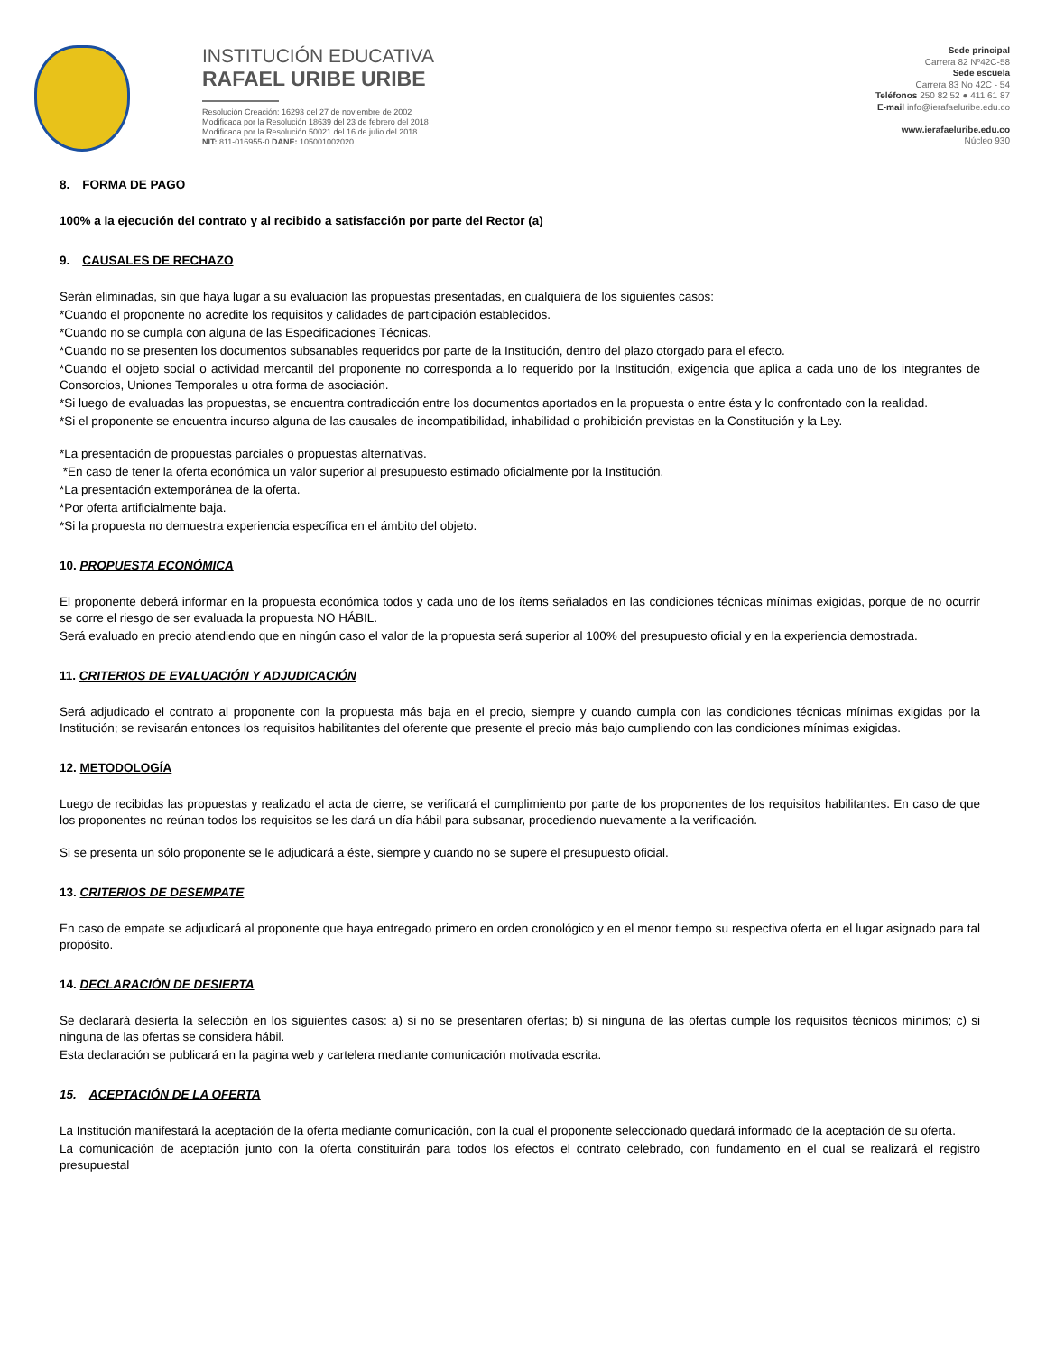INSTITUCIÓN EDUCATIVA
RAFAEL URIBE URIBE
Resolución Creación: 16293 del 27 de noviembre de 2002
Modificada por la Resolución 18639 del 23 de febrero del 2018
Modificada por la Resolución 50021 del 16 de julio del 2018
NIT: 811-016955-0 DANE: 105001002020
Sede principal
Carrera 82 Nº42C-58
Sede escuela
Carrera 83 No 42C - 54
Teléfonos 250 82 52 ● 411 61 87
E-mail info@ierafaeluribe.edu.co
www.ierafaeluribe.edu.co
Núcleo 930
8. FORMA DE PAGO
100% a la ejecución del contrato y al recibido a satisfacción por parte del Rector (a)
9. CAUSALES DE RECHAZO
Serán eliminadas, sin que haya lugar a su evaluación las propuestas presentadas, en cualquiera de los siguientes casos:
*Cuando el proponente no acredite los requisitos y calidades de participación establecidos.
*Cuando no se cumpla con alguna de las Especificaciones Técnicas.
*Cuando no se presenten los documentos subsanables requeridos por parte de la Institución, dentro del plazo otorgado para el efecto.
*Cuando el objeto social o actividad mercantil del proponente no corresponda a lo requerido por la Institución, exigencia que aplica a cada uno de los integrantes de Consorcios, Uniones Temporales u otra forma de asociación.
*Si luego de evaluadas las propuestas, se encuentra contradicción entre los documentos aportados en la propuesta o entre ésta y lo confrontado con la realidad.
*Si el proponente se encuentra incurso alguna de las causales de incompatibilidad, inhabilidad o prohibición previstas en la Constitución y la Ley.
*La presentación de propuestas parciales o propuestas alternativas.
*En caso de tener la oferta económica un valor superior al presupuesto estimado oficialmente por la Institución.
*La presentación extemporánea de la oferta.
*Por oferta artificialmente baja.
*Si la propuesta no demuestra experiencia específica en el ámbito del objeto.
10. PROPUESTA ECONÓMICA
El proponente deberá informar en la propuesta económica todos y cada uno de los ítems señalados en las condiciones técnicas mínimas exigidas, porque de no ocurrir se corre el riesgo de ser evaluada la propuesta NO HÁBIL.
Será evaluado en precio atendiendo que en ningún caso el valor de la propuesta será superior al 100% del presupuesto oficial y en la experiencia demostrada.
11. CRITERIOS DE EVALUACIÓN Y ADJUDICACIÓN
Será adjudicado el contrato al proponente con la propuesta más baja en el precio, siempre y cuando cumpla con las condiciones técnicas mínimas exigidas por la Institución; se revisarán entonces los requisitos habilitantes del oferente que presente el precio más bajo cumpliendo con las condiciones mínimas exigidas.
12. METODOLOGÍA
Luego de recibidas las propuestas y realizado el acta de cierre, se verificará el cumplimiento por parte de los proponentes de los requisitos habilitantes. En caso de que los proponentes no reúnan todos los requisitos se les dará un día hábil para subsanar, procediendo nuevamente a la verificación.
Si se presenta un sólo proponente se le adjudicará a éste, siempre y cuando no se supere el presupuesto oficial.
13. CRITERIOS DE DESEMPATE
En caso de empate se adjudicará al proponente que haya entregado primero en orden cronológico y en el menor tiempo su respectiva oferta en el lugar asignado para tal propósito.
14. DECLARACIÓN DE DESIERTA
Se declarará desierta la selección en los siguientes casos: a) si no se presentaren ofertas; b) si ninguna de las ofertas cumple los requisitos técnicos mínimos; c) si ninguna de las ofertas se considera hábil.
Esta declaración se publicará en la pagina web y cartelera mediante comunicación motivada escrita.
15. ACEPTACIÓN DE LA OFERTA
La Institución manifestará la aceptación de la oferta mediante comunicación, con la cual el proponente seleccionado quedará informado de la aceptación de su oferta.
La comunicación de aceptación junto con la oferta constituirán para todos los efectos el contrato celebrado, con fundamento en el cual se realizará el registro presupuestal